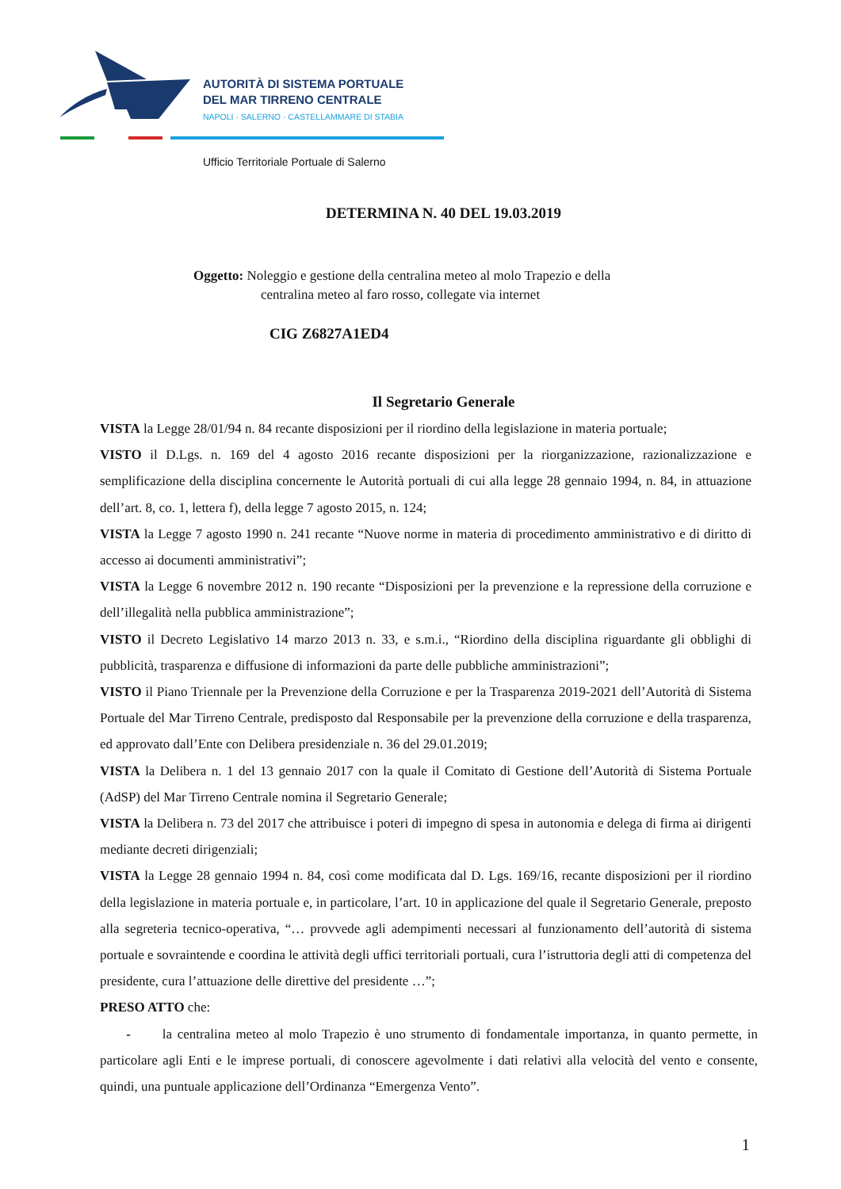AUTORITÀ DI SISTEMA PORTUALE
DEL MAR TIRRENO CENTRALE
NAPOLI · SALERNO · CASTELLAMMARE DI STABIA
Ufficio Territoriale Portuale di Salerno
DETERMINA N. 40 DEL 19.03.2019
Oggetto: Noleggio e gestione della centralina meteo al molo Trapezio e della
centralina meteo al faro rosso, collegate via internet
CIG Z6827A1ED4
Il Segretario Generale
VISTA la Legge 28/01/94 n. 84 recante disposizioni per il riordino della legislazione in materia portuale;
VISTO il D.Lgs. n. 169 del 4 agosto 2016 recante disposizioni per la riorganizzazione, razionalizzazione e semplificazione della disciplina concernente le Autorità portuali di cui alla legge 28 gennaio 1994, n. 84, in attuazione dell’art. 8, co. 1, lettera f), della legge 7 agosto 2015, n. 124;
VISTA la Legge 7 agosto 1990 n. 241 recante “Nuove norme in materia di procedimento amministrativo e di diritto di accesso ai documenti amministrativi”;
VISTA la Legge 6 novembre 2012 n. 190 recante “Disposizioni per la prevenzione e la repressione della corruzione e dell’illegalità nella pubblica amministrazione”;
VISTO il Decreto Legislativo 14 marzo 2013 n. 33, e s.m.i., “Riordino della disciplina riguardante gli obblighi di pubblicità, trasparenza e diffusione di informazioni da parte delle pubbliche amministrazioni”;
VISTO il Piano Triennale per la Prevenzione della Corruzione e per la Trasparenza 2019-2021 dell’Autorità di Sistema Portuale del Mar Tirreno Centrale, predisposto dal Responsabile per la prevenzione della corruzione e della trasparenza, ed approvato dall’Ente con Delibera presidenziale n. 36 del 29.01.2019;
VISTA la Delibera n. 1 del 13 gennaio 2017 con la quale il Comitato di Gestione dell’Autorità di Sistema Portuale (AdSP) del Mar Tirreno Centrale nomina il Segretario Generale;
VISTA la Delibera n. 73 del 2017 che attribuisce i poteri di impegno di spesa in autonomia e delega di firma ai dirigenti mediante decreti dirigenziali;
VISTA la Legge 28 gennaio 1994 n. 84, così come modificata dal D. Lgs. 169/16, recante disposizioni per il riordino della legislazione in materia portuale e, in particolare, l’art. 10 in applicazione del quale il Segretario Generale, preposto alla segreteria tecnico-operativa, “… provvede agli adempimenti necessari al funzionamento dell’autorità di sistema portuale e sovraintende e coordina le attività degli uffici territoriali portuali, cura l’istruttoria degli atti di competenza del presidente, cura l’attuazione delle direttive del presidente …”;
PRESO ATTO che:
- la centralina meteo al molo Trapezio è uno strumento di fondamentale importanza, in quanto permette, in particolare agli Enti e le imprese portuali, di conoscere agevolmente i dati relativi alla velocità del vento e consente, quindi, una puntuale applicazione dell’Ordinanza “Emergenza Vento”.
1